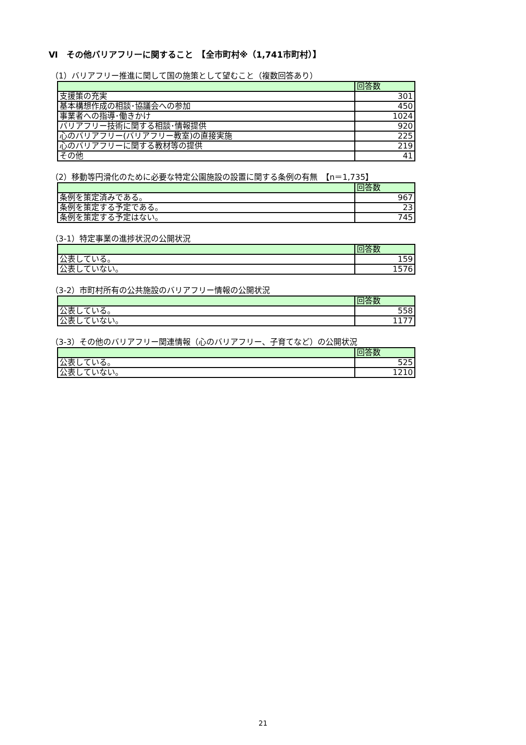Ⅵ　その他バリアフリーに関すること　【全市町村※（1,741市町村）】
（1）バリアフリー推進に関して国の施策として望むこと（複数回答あり）
| | 回答数 |
| --- | --- |
| 支援策の充実 | 301 |
| 基本構想作成の相談･協議会への参加 | 450 |
| 事業者への指導･働きかけ | 1024 |
| バリアフリー技術に関する相談･情報提供 | 920 |
| 心のバリアフリー(バリアフリー教室)の直接実施 | 225 |
| 心のバリアフリーに関する教材等の提供 | 219 |
| その他 | 41 |
（2）移動等円滑化のために必要な特定公園施設の設置に関する条例の有無　【n＝1,735】
| | 回答数 |
| --- | --- |
| 条例を策定済みである。 | 967 |
| 条例を策定する予定である。 | 23 |
| 条例を策定する予定はない。 | 745 |
（3-1）特定事業の進捗状況の公開状況
| | 回答数 |
| --- | --- |
| 公表している。 | 159 |
| 公表していない。 | 1576 |
（3-2）市町村所有の公共施設のバリアフリー情報の公開状況
| | 回答数 |
| --- | --- |
| 公表している。 | 558 |
| 公表していない。 | 1177 |
（3-3）その他のバリアフリー関連情報（心のバリアフリー、子育てなど）の公開状況
| | 回答数 |
| --- | --- |
| 公表している。 | 525 |
| 公表していない。 | 1210 |
21